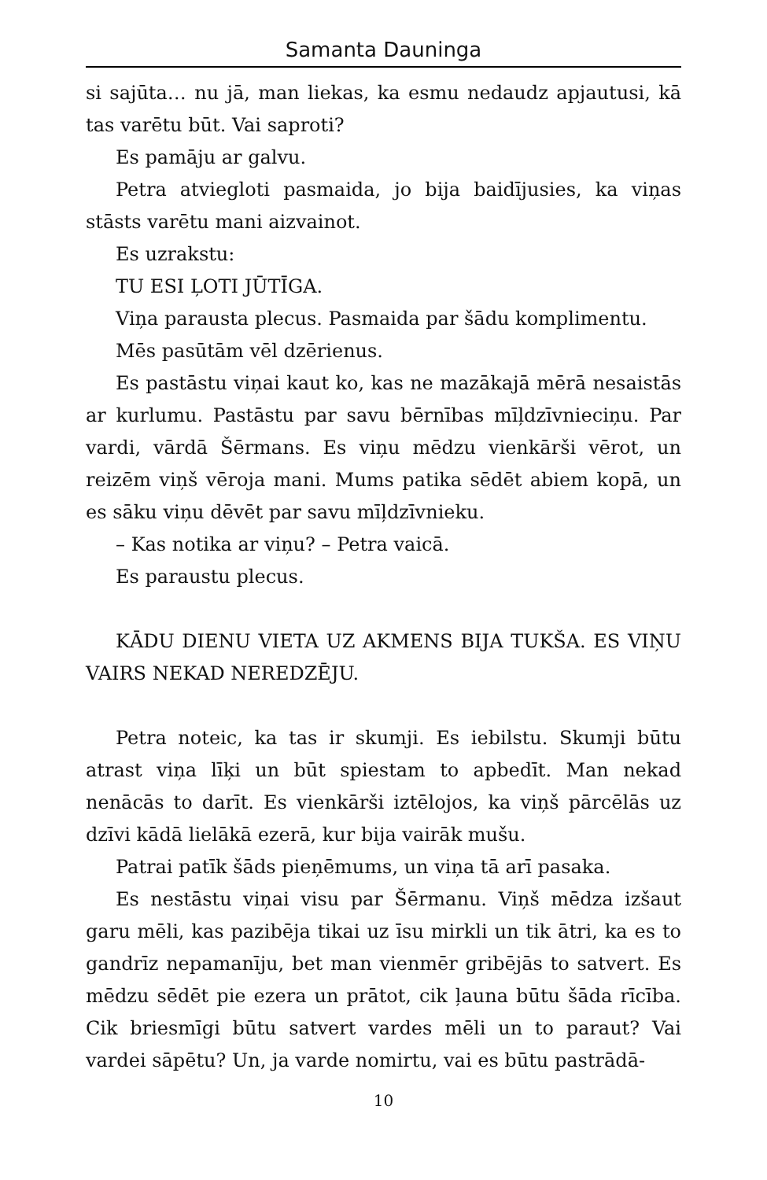Samanta Dauninga
si sajūta… nu jā, man liekas, ka esmu nedaudz apjautusi, kā tas varētu būt. Vai saproti?
Es pamāju ar galvu.
Petra atviegloti pasmaida, jo bija baidījusies, ka viņas stāsts varētu mani aizvainot.
Es uzrakstu:
TU ESI ĻOTI JŪTĪGA.
Viņa parausta plecus. Pasmaida par šādu komplimentu.
Mēs pasūtām vēl dzērienus.
Es pastāstu viņai kaut ko, kas ne mazākajā mērā nesaistās ar kurlumu. Pastāstu par savu bērnības mīļdzīvnieciņu. Par vardi, vārdā Šērmans. Es viņu mēdzu vienkārši vērot, un reizēm viņš vēroja mani. Mums patika sēdēt abiem kopā, un es sāku viņu dēvēt par savu mīļdzīvnieku.
– Kas notika ar viņu? – Petra vaicā.
Es paraustu plecus.
KĀDU DIENU VIETA UZ AKMENS BIJA TUKŠA. ES VIŅU VAIRS NEKAD NEREDZĒJU.
Petra noteic, ka tas ir skumji. Es iebilstu. Skumji būtu atrast viņa līķi un būt spiestam to apbedīt. Man nekad nenācās to darīt. Es vienkārši iztēlojos, ka viņš pārcēlās uz dzīvi kādā lielākā ezerā, kur bija vairāk mušu.
Patrai patīk šāds pieņēmums, un viņa tā arī pasaka.
Es nestāstu viņai visu par Šērmanu. Viņš mēdza izšaut garu mēli, kas pazibēja tikai uz īsu mirkli un tik ātri, ka es to gandrīz nepamanīju, bet man vienmēr gribējās to satvert. Es mēdzu sēdēt pie ezera un prātot, cik ļauna būtu šāda rīcība. Cik briesmīgi būtu satvert vardes mēli un to paraut? Vai vardei sāpētu? Un, ja varde nomirtu, vai es būtu pastrādā-
10